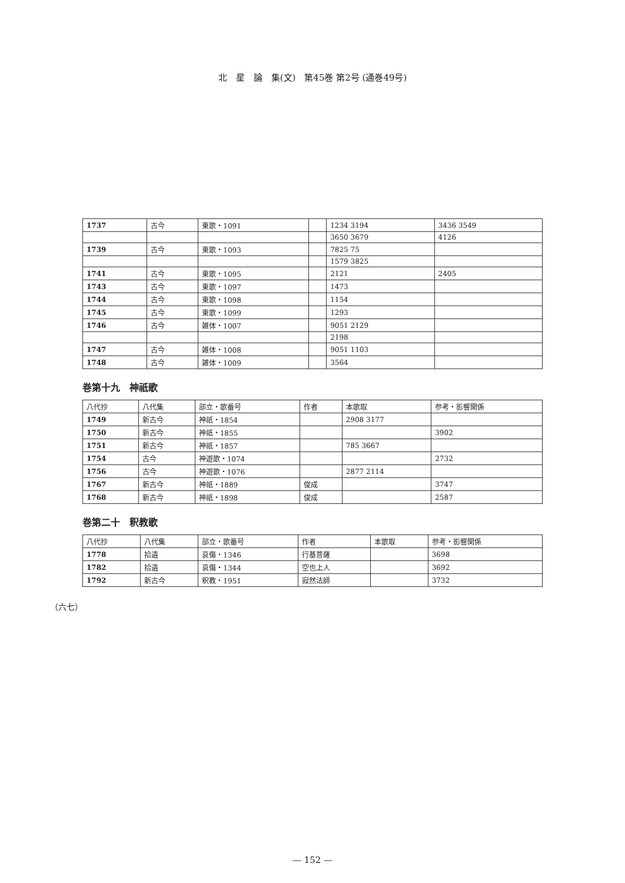北　星　論　集(文)　第45巻 第2号 (通巻49号)
| 1737 | 古今 | 東歌・1091 | | 1234 3194 | 3436 3549 |
| | | | | 3650 3679 | 4126 |
| 1739 | 古今 | 東歌・1093 | | 7825 75 | |
| | | | | 1579 3825 | |
| 1741 | 古今 | 東歌・1095 | | 2121 | 2405 |
| 1743 | 古今 | 東歌・1097 | | 1473 | |
| 1744 | 古今 | 東歌・1098 | | 1154 | |
| 1745 | 古今 | 東歌・1099 | | 1293 | |
| 1746 | 古今 | 雑体・1007 | | 9051 2129 | |
| | | | | 2198 | |
| 1747 | 古今 | 雑体・1008 | | 9051 1103 | |
| 1748 | 古今 | 雑体・1009 | | 3564 | |
巻第十九　神祇歌
| 八代抄 | 八代集 | 部立・歌番号 | 作者 | 本歌取 | 参考・影響関係 |
| --- | --- | --- | --- | --- | --- |
| 1749 | 新古今 | 神祇・1854 | | 2908 3177 | |
| 1750 | 新古今 | 神祇・1855 | | | 3902 |
| 1751 | 新古今 | 神祇・1857 | | 785 3667 | |
| 1754 | 古今 | 神遊歌・1074 | | | 2732 |
| 1756 | 古今 | 神遊歌・1076 | | 2877 2114 | |
| 1767 | 新古今 | 神祇・1889 | 俊成 | | 3747 |
| 1768 | 新古今 | 神祇・1898 | 俊成 | | 2587 |
巻第二十　釈教歌
| 八代抄 | 八代集 | 部立・歌番号 | 作者 | 本歌取 | 参考・影響関係 |
| --- | --- | --- | --- | --- | --- |
| 1778 | 拾遺 | 哀傷・1346 | 行基菩薩 | | 3698 |
| 1782 | 拾遺 | 哀傷・1344 | 空也上人 | | 3692 |
| 1792 | 新古今 | 釈教・1951 | 寂然法師 | | 3732 |
（六七）
— 152 —